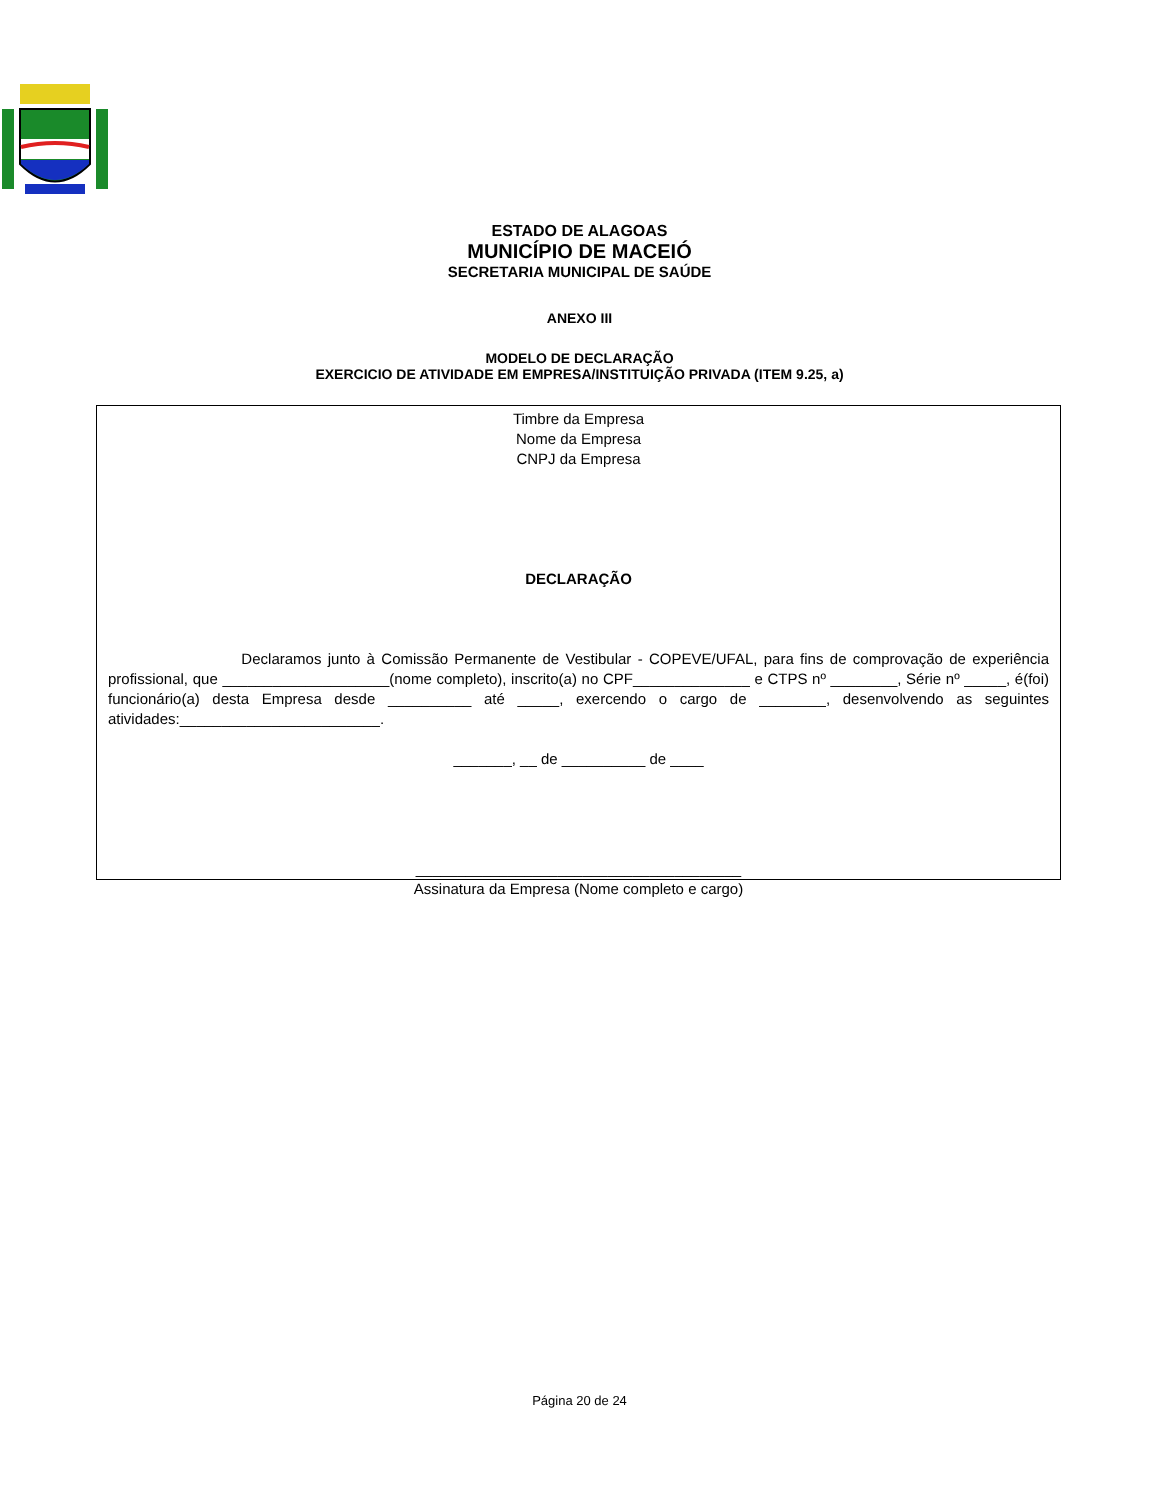ESTADO DE ALAGOAS
MUNICÍPIO DE MACEIÓ
SECRETARIA MUNICIPAL DE SAÚDE
ANEXO III
MODELO DE DECLARAÇÃO
EXERCICIO DE ATIVIDADE EM EMPRESA/INSTITUIÇÃO PRIVADA (ITEM 9.25, a)
Timbre da Empresa
Nome da Empresa
CNPJ da Empresa
DECLARAÇÃO
Declaramos junto à Comissão Permanente de Vestibular - COPEVE/UFAL, para fins de comprovação de experiência profissional, que ____________________(nome completo), inscrito(a) no CPF______________ e CTPS nº ________, Série nº _____, é(foi) funcionário(a) desta Empresa desde __________ até _____, exercendo o cargo de ________, desenvolvendo as seguintes atividades:________________________.
_______, __ de __________ de ____
_______________________________________
Assinatura da Empresa (Nome completo e cargo)
Página 20 de 24